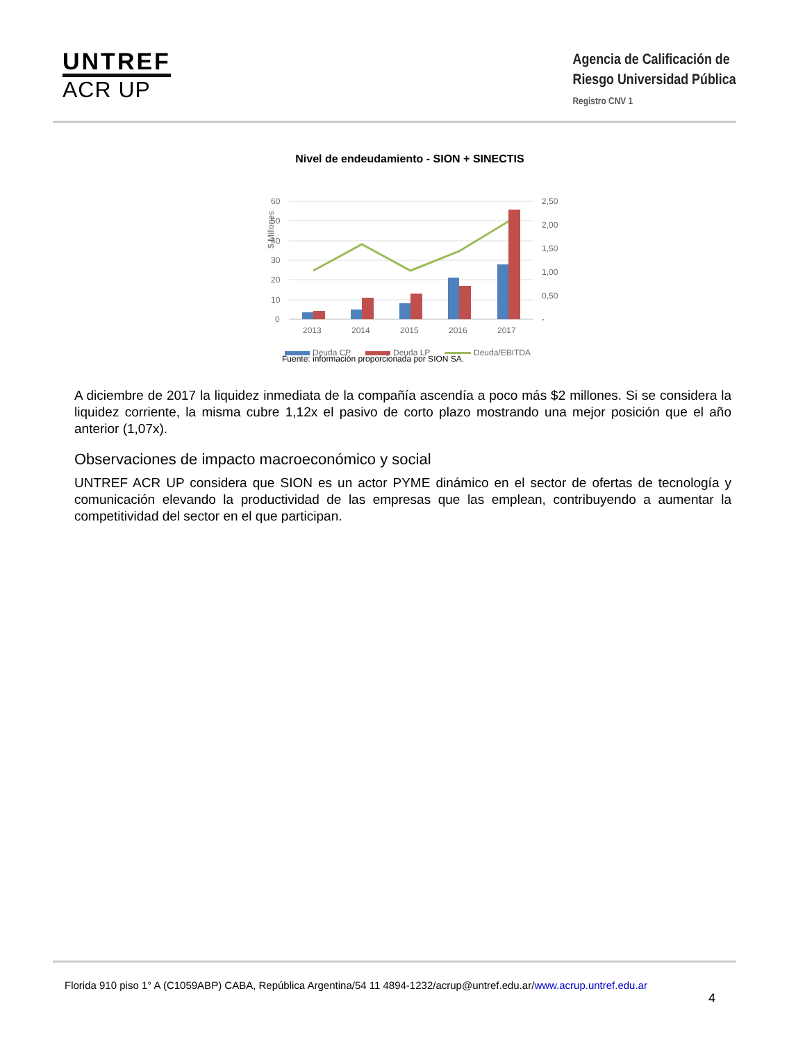UNTREF
ACR UP
Agencia de Calificación de
Riesgo Universidad Pública
Registro CNV 1
Nivel de endeudamiento - SION + SINECTIS
$ Millones
60
50
40
30
20
10
0
2,50
2,00
1,50
1,00
0,50
-
2013
2014
2015
2016
2017
Deuda CP
Deuda LP
Deuda/EBITDA
Fuente: información proporcionada por SION SA.
A diciembre de 2017 la liquidez inmediata de la compañía ascendía a poco más $2 millones. Si se considera la liquidez corriente, la misma cubre 1,12x el pasivo de corto plazo mostrando una mejor posición que el año anterior (1,07x).
Observaciones de impacto macroeconómico y social
UNTREF ACR UP considera que SION es un actor PYME dinámico en el sector de ofertas de tecnología y comunicación elevando la productividad de las empresas que las emplean, contribuyendo a aumentar la competitividad del sector en el que participan.
Florida 910 piso 1° A (C1059ABP) CABA, República Argentina/54 11 4894-1232/acrup@untref.edu.ar/www.acrup.untref.edu.ar
4